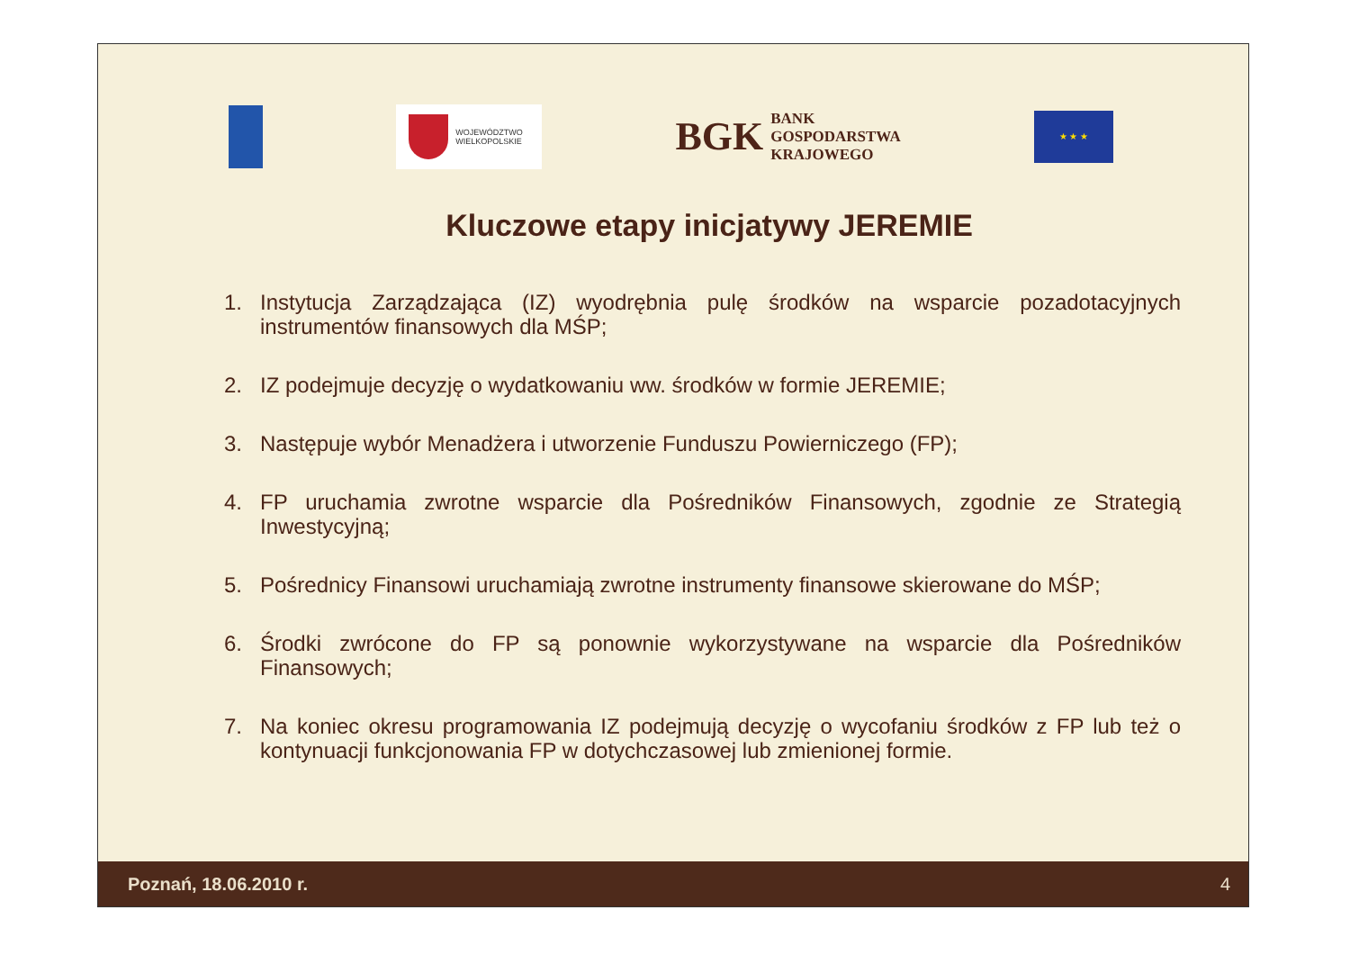WOJEWÓDZTWO
WIELKOPOLSKIE
BGK BANK
GOSPODARSTWA
KRAJOWEGO
★ ★ ★
Kluczowe etapy inicjatywy JEREMIE
1. Instytucja Zarządzająca (IZ) wyodrębnia pulę środków na wsparcie pozadotacyjnych instrumentów finansowych dla MŚP;
2. IZ podejmuje decyzję o wydatkowaniu ww. środków w formie JEREMIE;
3. Następuje wybór Menadżera i utworzenie Funduszu Powierniczego (FP);
4. FP uruchamia zwrotne wsparcie dla Pośredników Finansowych, zgodnie ze Strategią Inwestycyjną;
5. Pośrednicy Finansowi uruchamiają zwrotne instrumenty finansowe skierowane do MŚP;
6. Środki zwrócone do FP są ponownie wykorzystywane na wsparcie dla Pośredników Finansowych;
7. Na koniec okresu programowania IZ podejmują decyzję o wycofaniu środków z FP lub też o kontynuacji funkcjonowania FP w dotychczasowej lub zmienionej formie.
Poznań, 18.06.2010 r. 4